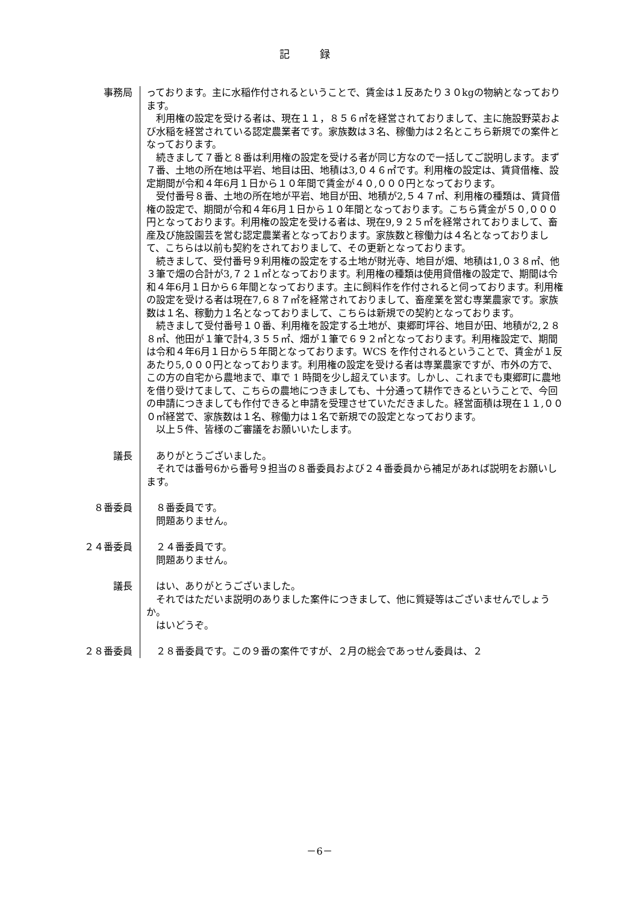記録
事務局 っております。主に水稲作付されるということで、賃金は１反あたり３０kgの物納となっております。
利用権の設定を受ける者は、現在１１，８５６㎡を経営されておりまして、主に施設野菜および水稲を経営されている認定農業者です。家族数は３名、稼働力は２名とこちら新規での案件となっております。
続きまして７番と８番は利用権の設定を受ける者が同じ方なので一括してご説明します。まず７番、土地の所在地は平岩、地目は田、地積は3,０４６㎡です。利用権の設定は、賃貸借権、設定期間が令和４年6月１日から１０年間で賃金が４０,０００円となっております。
受付番号８番、土地の所在地が平岩、地目が田、地積が2,５４７㎡、利用権の種類は、賃貸借権の設定で、期間が令和４年6月１日から１０年間となっております。こちら賃金が５０,０００円となっております。利用権の設定を受ける者は、現在9,９２５㎡を経常されておりまして、畜産及び施設園芸を営む認定農業者となっております。家族数と稼働力は４名となっておりまして、こちらは以前も契約をされておりまして、その更新となっております。
続きまして、受付番号９利用権の設定をする土地が財光寺、地目が畑、地積は1,０３８㎡、他３筆で畑の合計が3,７２１㎡となっております。利用権の種類は使用貸借権の設定で、期間は令和４年6月１日から６年間となっております。主に飼料作を作付されると伺っております。利用権の設定を受ける者は現在7,６８７㎡を経常されておりまして、畜産業を営む専業農家です。家族数は１名、稼動力１名となっておりまして、こちらは新規での契約となっております。
続きまして受付番号１０番、利用権を設定する土地が、東郷町坪谷、地目が田、地積が2,２８８㎡、他田が１筆で計4,３５５㎡、畑が１筆で６９２㎡となっております。利用権設定で、期間は令和４年6月１日から５年間となっております。WCS を作付されるということで、賃金が１反あたり5,０００円となっております。利用権の設定を受ける者は専業農家ですが、市外の方で、この方の自宅から農地まで、車で 1 時間を少し超えています。しかし、これまでも東郷町に農地を借り受けてまして、こちらの農地につきましても、十分通って耕作できるということで、今回の申請につきましても作付できると申請を受理させていただきました。経営面積は現在１１,０００㎡経営で、家族数は１名、稼働力は１名で新規での設定となっております。
以上５件、皆様のご審議をお願いいたします。
議長 ありがとうございました。
それでは番号6から番号９担当の８番委員および２４番委員から補足があれば説明をお願いします。
８番委員 ８番委員です。
問題ありません。
２４番委員 ２４番委員です。
問題ありません。
議長 はい、ありがとうございました。
それではただいま説明のありました案件につきまして、他に質疑等はございませんでしょうか。
はいどうぞ。
２８番委員 ２８番委員です。この９番の案件ですが、２月の総会であっせん委員は、２
－6－